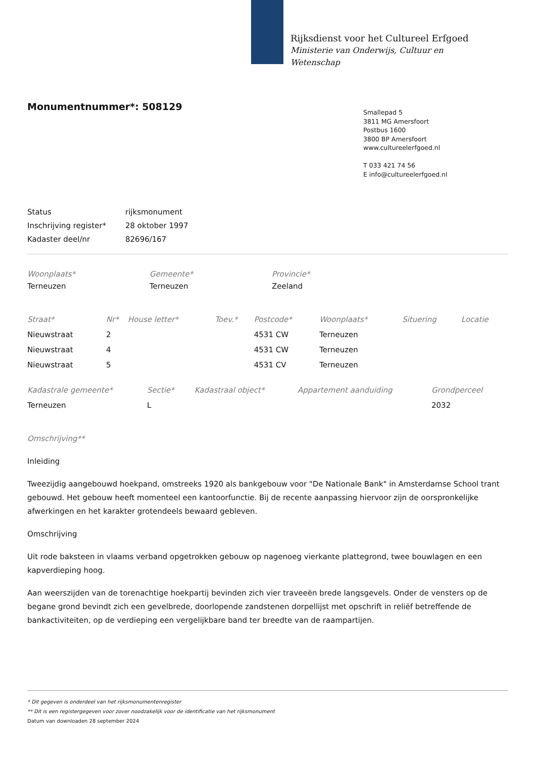Rijksdienst voor het Cultureel Erfgoed
Ministerie van Onderwijs, Cultuur en
Wetenschap
Monumentnummer*: 508129
Smallepad 5
3811 MG Amersfoort
Postbus 1600
3800 BP Amersfoort
www.cultureelerfgoed.nl
T 033 421 74 56
E info@cultureelerfgoed.nl
| Status | rijksmonument |
| Inschrijving register* | 28 oktober 1997 |
| Kadaster deel/nr | 82696/167 |
| Woonplaats* | Gemeente* | Provincie* |
| --- | --- | --- |
| Terneuzen | Terneuzen | Zeeland |
| Straat* | Nr* | House letter* | Toev.* | Postcode* | Woonplaats* | Situering | Locatie |
| --- | --- | --- | --- | --- | --- | --- | --- |
| Nieuwstraat | 2 | | | 4531 CW | Terneuzen | | |
| Nieuwstraat | 4 | | | 4531 CW | Terneuzen | | |
| Nieuwstraat | 5 | | | 4531 CV | Terneuzen | | |
| Kadastrale gemeente* | Sectie* | Kadastraal object* | Appartement aanduiding | Grondperceel |
| --- | --- | --- | --- | --- |
| Terneuzen | L | | | 2032 |
Omschrijving**
Inleiding
Tweezijdig aangebouwd hoekpand, omstreeks 1920 als bankgebouw voor "De Nationale Bank" in Amsterdamse School trant gebouwd. Het gebouw heeft momenteel een kantoorfunctie. Bij de recente aanpassing hiervoor zijn de oorspronkelijke afwerkingen en het karakter grotendeels bewaard gebleven.
Omschrijving
Uit rode baksteen in vlaams verband opgetrokken gebouw op nagenoeg vierkante plattegrond, twee bouwlagen en een kapverdieping hoog.
Aan weerszijden van de torenachtige hoekpartij bevinden zich vier traveeën brede langsgevels. Onder de vensters op de begane grond bevindt zich een gevelbrede, doorlopende zandstenen dorpellijst met opschrift in reliëf betreffende de bankactiviteiten, op de verdieping een vergelijkbare band ter breedte van de raampartijen.
* Dit gegeven is onderdeel van het rijksmonumentenregister
** Dit is een registergegeven voor zover noodzakelijk voor de identificatie van het rijksmonument
Datum van downloaden 28 september 2024